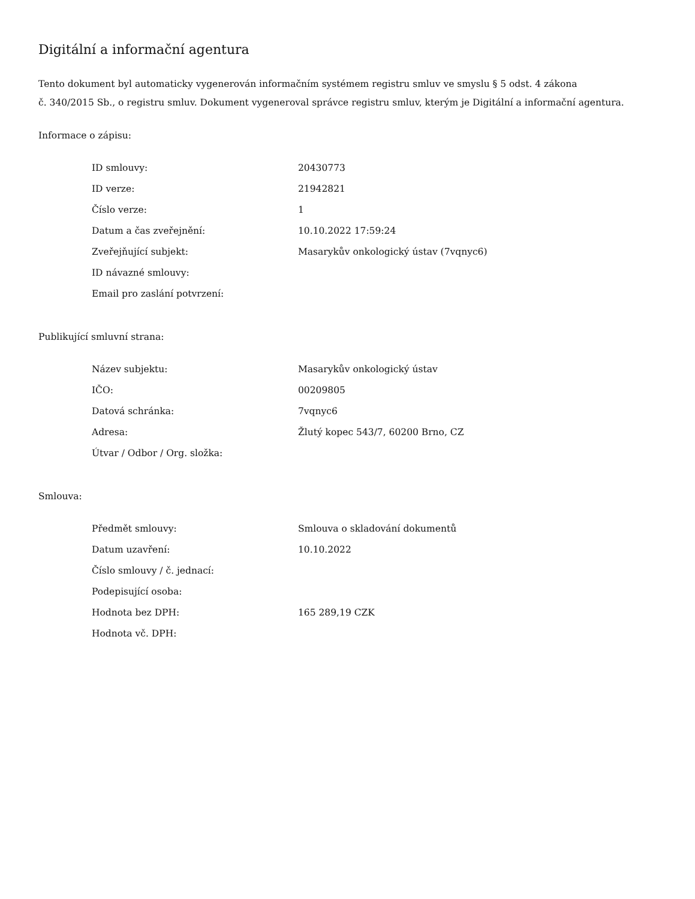Digitální a informační agentura
Tento dokument byl automaticky vygenerován informačním systémem registru smluv ve smyslu § 5 odst. 4 zákona
č. 340/2015 Sb., o registru smluv. Dokument vygeneroval správce registru smluv, kterým je Digitální a informační agentura.
Informace o zápisu:
| ID smlouvy: | 20430773 |
| ID verze: | 21942821 |
| Číslo verze: | 1 |
| Datum a čas zveřejnění: | 10.10.2022 17:59:24 |
| Zveřejňující subjekt: | Masarykův onkologický ústav (7vqnyc6) |
| ID návazné smlouvy: | |
| Email pro zaslání potvrzení: | |
Publikující smluvní strana:
| Název subjektu: | Masarykův onkologický ústav |
| IČO: | 00209805 |
| Datová schránka: | 7vqnyc6 |
| Adresa: | Žlutý kopec 543/7, 60200 Brno, CZ |
| Útvar / Odbor / Org. složka: | |
Smlouva:
| Předmět smlouvy: | Smlouva o skladování dokumentů |
| Datum uzavření: | 10.10.2022 |
| Číslo smlouvy / č. jednací: | |
| Podepisující osoba: | |
| Hodnota bez DPH: | 165 289,19 CZK |
| Hodnota vč. DPH: | |